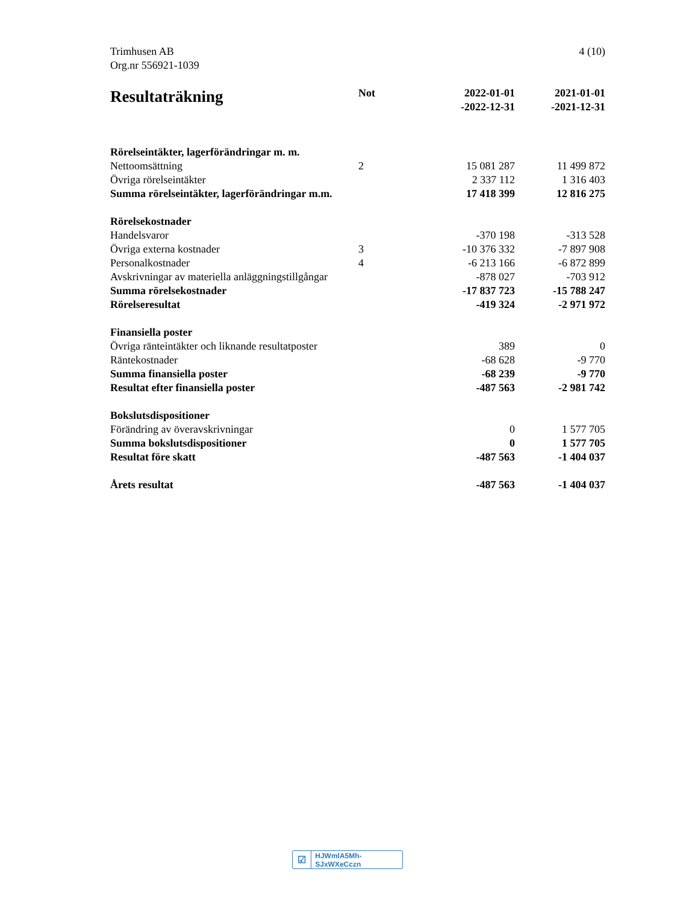4 (10) Trimhusen AB
Org.nr 556921-1039
| Resultaträkning | Not | 2022-01-01 -2022-12-31 | 2021-01-01 -2021-12-31 |
| --- | --- | --- | --- |
| Rörelseintäkter, lagerförändringar m. m. | | | |
| Nettoomsättning | 2 | 15 081 287 | 11 499 872 |
| Övriga rörelseintäkter | | 2 337 112 | 1 316 403 |
| Summa rörelseintäkter, lagerförändringar m.m. | | 17 418 399 | 12 816 275 |
| Rörelsekostnader | | | |
| Handelsvaror | | -370 198 | -313 528 |
| Övriga externa kostnader | 3 | -10 376 332 | -7 897 908 |
| Personalkostnader | 4 | -6 213 166 | -6 872 899 |
| Avskrivningar av materiella anläggningstillgångar | | -878 027 | -703 912 |
| Summa rörelsekostnader | | -17 837 723 | -15 788 247 |
| Rörelseresultat | | -419 324 | -2 971 972 |
| Finansiella poster | | | |
| Övriga ränteintäkter och liknande resultatposter | | 389 | 0 |
| Räntekostnader | | -68 628 | -9 770 |
| Summa finansiella poster | | -68 239 | -9 770 |
| Resultat efter finansiella poster | | -487 563 | -2 981 742 |
| Bokslutsdispositioner | | | |
| Förändring av överavskrivningar | | 0 | 1 577 705 |
| Summa bokslutsdispositioner | | 0 | 1 577 705 |
| Resultat före skatt | | -487 563 | -1 404 037 |
| Årets resultat | | -487 563 | -1 404 037 |
☑ HJWmlA5Mh-SJxWXeCczn